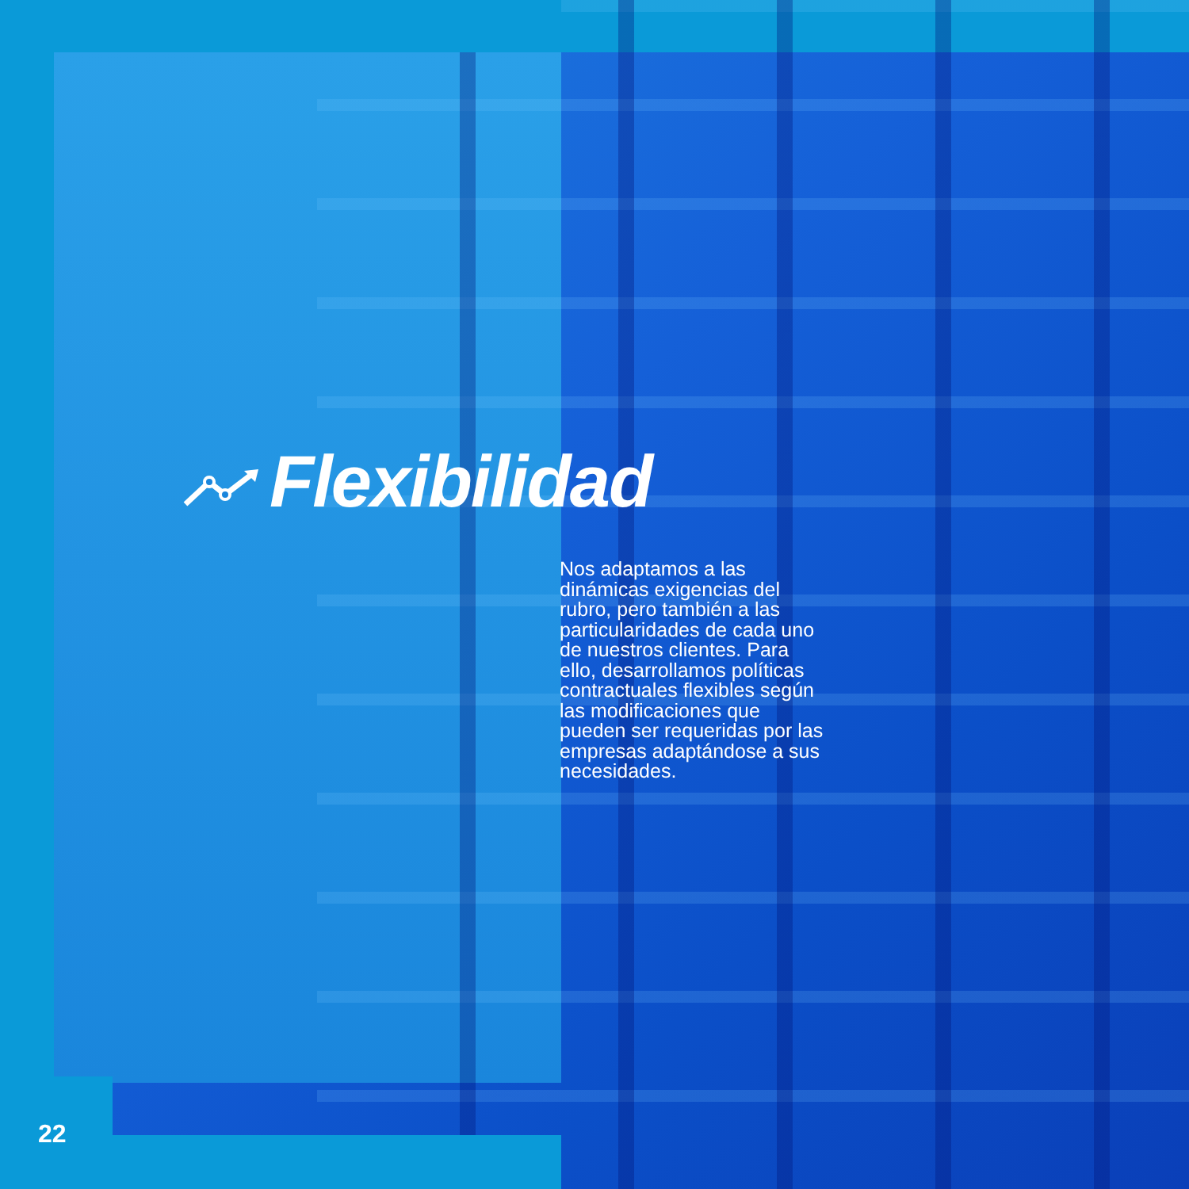Flexibilidad
Nos adaptamos a las dinámicas exigencias del rubro, pero también a las particularidades de cada uno de nuestros clientes. Para ello, desarrollamos políticas contractuales flexibles según las modificaciones que pueden ser requeridas por las empresas adaptándose a sus necesidades.
22